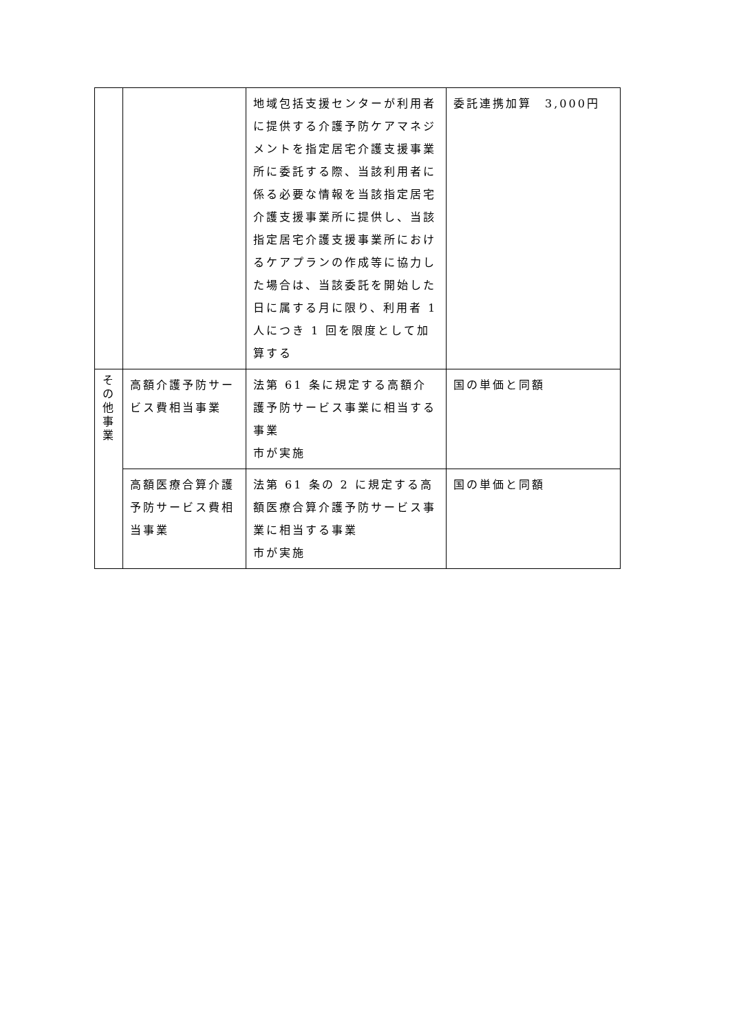| | | 地域包括支援センターが利用者に提供する介護予防ケアマネジメントを指定居宅介護支援事業所に委託する際、当該利用者に係る必要な情報を当該指定居宅介護支援事業所に提供し、当該指定居宅介護支援事業所におけるケアプランの作成等に協力した場合は、当該委託を開始した日に属する月に限り、利用者 1 人につき 1 回を限度として加算する | 委託連携加算 3,000円 |
| そ の 他 事 業 | 高額介護予防サービス費相当事業 | 法第 61 条に規定する高額介護予防サービス事業に相当する事業 市が実施 | 国の単価と同額 |
| | 高額医療合算介護予防サービス費相当事業 | 法第 61 条の 2 に規定する高額医療合算介護予防サービス事業に相当する事業 市が実施 | 国の単価と同額 |